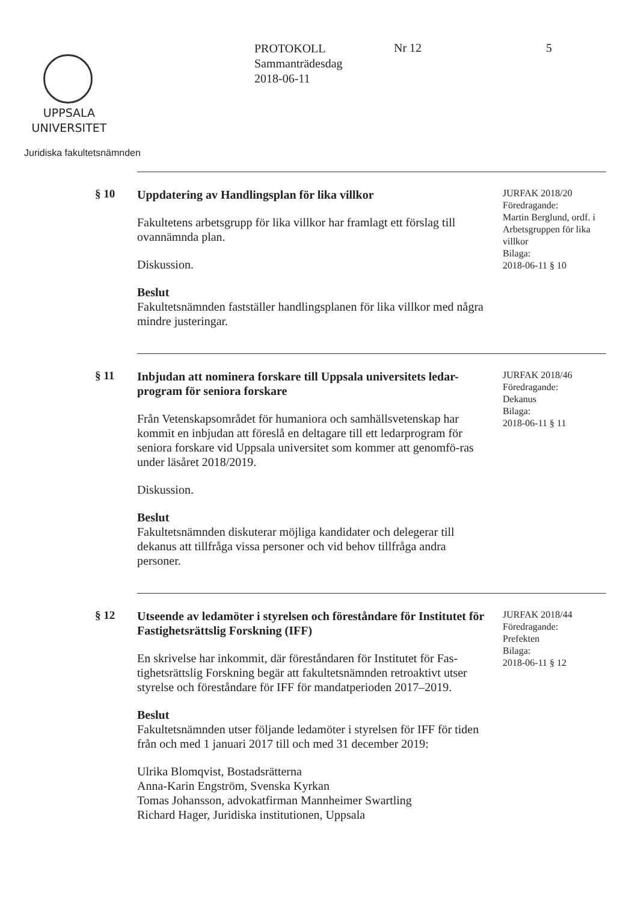UPPSALA
UNIVERSITET
Juridiska fakultetsnämnden
PROTOKOLL
Sammanträdesdag
2018-06-11
Nr 12 5
§ 10
Uppdatering av Handlingsplan för lika villkor
Fakultetens arbetsgrupp för lika villkor har framlagt ett förslag till ovannämnda plan.
Diskussion.
Beslut
Fakultetsnämnden fastställer handlingsplanen för lika villkor med några mindre justeringar.
JURFAK 2018/20
Föredragande:
Martin Berglund, ordf. i Arbetsgruppen för lika villkor
Bilaga:
2018-06-11 § 10
§ 11
Inbjudan att nominera forskare till Uppsala universitets ledar-program för seniora forskare
Från Vetenskapsområdet för humaniora och samhällsvetenskap har kommit en inbjudan att föreslå en deltagare till ett ledarprogram för seniora forskare vid Uppsala universitet som kommer att genomfö-ras under läsåret 2018/2019.
Diskussion.
Beslut
Fakultetsnämnden diskuterar möjliga kandidater och delegerar till dekanus att tillfråga vissa personer och vid behov tillfråga andra personer.
JURFAK 2018/46
Föredragande:
Dekanus
Bilaga:
2018-06-11 § 11
§ 12
Utseende av ledamöter i styrelsen och föreståndare för Institutet för Fastighetsrättslig Forskning (IFF)
En skrivelse har inkommit, där föreståndaren för Institutet för Fas-tighetsrättslig Forskning begär att fakultetsnämnden retroaktivt utser styrelse och föreståndare för IFF för mandatperioden 2017–2019.
Beslut
Fakultetsnämnden utser följande ledamöter i styrelsen för IFF för tiden från och med 1 januari 2017 till och med 31 december 2019:
Ulrika Blomqvist, Bostadsrätterna
Anna-Karin Engström, Svenska Kyrkan
Tomas Johansson, advokatfirman Mannheimer Swartling
Richard Hager, Juridiska institutionen, Uppsala
JURFAK 2018/44
Föredragande:
Prefekten
Bilaga:
2018-06-11 § 12